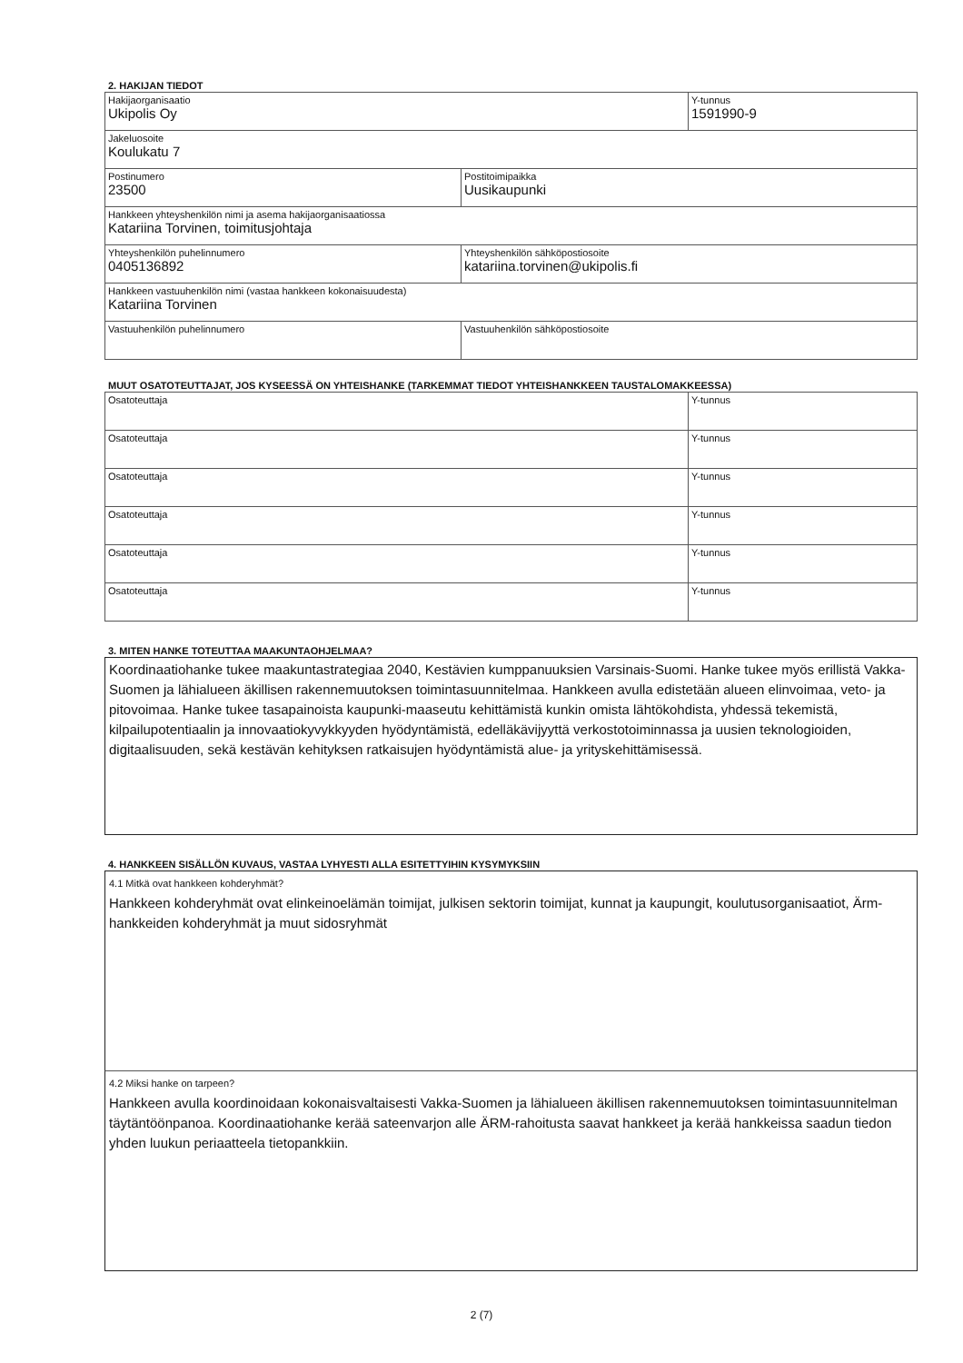2. HAKIJAN TIEDOT
| Hakijaorganisaatio Ukipolis Oy | | Y-tunnus 1591990-9 |
| Jakeluosoite Koulukatu 7 | | |
| Postinumero 23500 | Postitoimipaikka Uusikaupunki | |
| Hankkeen yhteyshenkilön nimi ja asema hakijaorganisaatiossa Katariina Torvinen, toimitusjohtaja | | |
| Yhteyshenkilön puhelinnumero 0405136892 | Yhteyshenkilön sähköpostiosoite katariina.torvinen@ukipolis.fi | |
| Hankkeen vastuuhenkilön nimi (vastaa hankkeen kokonaisuudesta) Katariina Torvinen | | |
| Vastuuhenkilön puhelinnumero | Vastuuhenkilön sähköpostiosoite | |
MUUT OSATOTEUTTAJAT, JOS KYSEESSÄ ON YHTEISHANKE (TARKEMMAT TIEDOT YHTEISHANKKEEN TAUSTALOMAKKEESSA)
| Osatoteuttaja | Y-tunnus |
| Osatoteuttaja | Y-tunnus |
| Osatoteuttaja | Y-tunnus |
| Osatoteuttaja | Y-tunnus |
| Osatoteuttaja | Y-tunnus |
| Osatoteuttaja | Y-tunnus |
3. MITEN HANKE TOTEUTTAA MAAKUNTAOHJELMAA?
Koordinaatiohanke tukee maakuntastrategiaa 2040, Kestävien kumppanuuksien Varsinais-Suomi. Hanke tukee myös erillistä Vakka-Suomen ja lähialueen äkillisen rakennemuutoksen toimintasuunnitelmaa. Hankkeen avulla edistetään alueen elinvoimaa, veto- ja pitovoimaa. Hanke tukee tasapainoista kaupunki-maaseutu kehittämistä kunkin omista lähtökohdista, yhdessä tekemistä, kilpailupotentiaalin ja innovaatiokyvykkyyden hyödyntämistä, edelläkävijyyttä verkostotoiminnassa ja uusien teknologioiden, digitaalisuuden, sekä kestävän kehityksen ratkaisujen hyödyntämistä alue- ja yrityskehittämisessä.
4. HANKKEEN SISÄLLÖN KUVAUS, VASTAA LYHYESTI ALLA ESITETTYIHIN KYSYMYKSIIN
4.1 Mitkä ovat hankkeen kohderyhmät?
Hankkeen kohderyhmät ovat elinkeinoelämän toimijat, julkisen sektorin toimijat, kunnat ja kaupungit, koulutusorganisaatiot, Ärm-hankkeiden kohderyhmät ja muut sidosryhmät
4.2 Miksi hanke on tarpeen?
Hankkeen avulla koordinoidaan kokonaisvaltaisesti Vakka-Suomen ja lähialueen äkillisen rakennemuutoksen toimintasuunnitelman täytäntöönpanoa. Koordinaatiohanke kerää sateenvarjon alle ÄRM-rahoitusta saavat hankkeet ja kerää hankkeissa saadun tiedon yhden luukun periaatteela tietopankkiin.
2 (7)